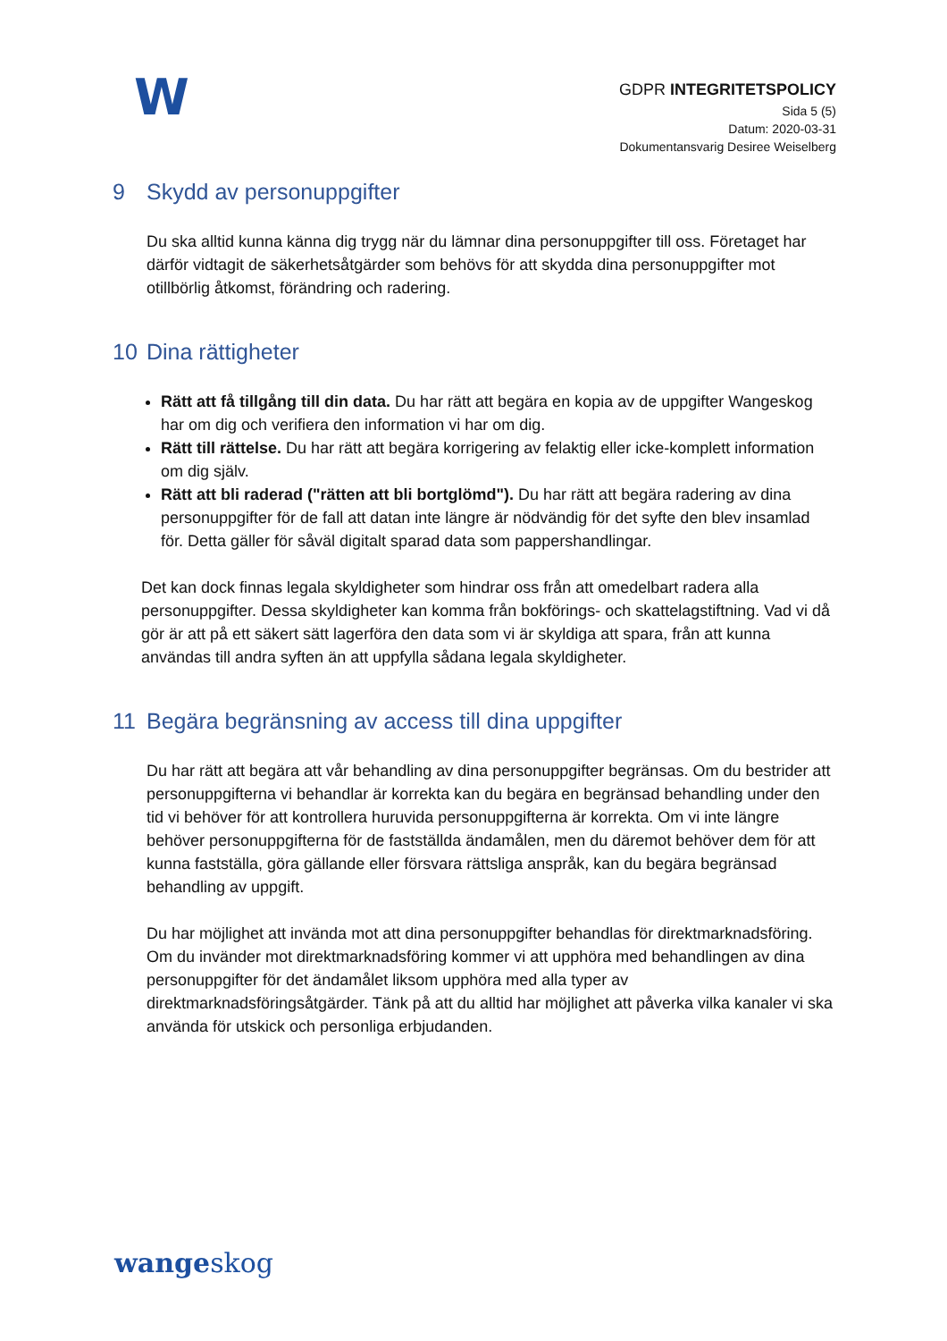W
GDPR INTEGRITETSPOLICY
Sida 5 (5)
Datum: 2020-03-31
Dokumentansvarig Desiree Weiselberg
9 Skydd av personuppgifter
Du ska alltid kunna känna dig trygg när du lämnar dina personuppgifter till oss. Företaget har därför vidtagit de säkerhetsåtgärder som behövs för att skydda dina personuppgifter mot otillbörlig åtkomst, förändring och radering.
10 Dina rättigheter
Rätt att få tillgång till din data. Du har rätt att begära en kopia av de uppgifter Wangeskog har om dig och verifiera den information vi har om dig.
Rätt till rättelse. Du har rätt att begära korrigering av felaktig eller icke-komplett information om dig själv.
Rätt att bli raderad ("rätten att bli bortglömd"). Du har rätt att begära radering av dina personuppgifter för de fall att datan inte längre är nödvändig för det syfte den blev insamlad för. Detta gäller för såväl digitalt sparad data som pappershandlingar.
Det kan dock finnas legala skyldigheter som hindrar oss från att omedelbart radera alla personuppgifter. Dessa skyldigheter kan komma från bokförings- och skattelagstiftning. Vad vi då gör är att på ett säkert sätt lagerföra den data som vi är skyldiga att spara, från att kunna användas till andra syften än att uppfylla sådana legala skyldigheter.
11 Begära begränsning av access till dina uppgifter
Du har rätt att begära att vår behandling av dina personuppgifter begränsas. Om du bestrider att personuppgifterna vi behandlar är korrekta kan du begära en begränsad behandling under den tid vi behöver för att kontrollera huruvida personuppgifterna är korrekta. Om vi inte längre behöver personuppgifterna för de fastställda ändamålen, men du däremot behöver dem för att kunna fastställa, göra gällande eller försvara rättsliga anspråk, kan du begära begränsad behandling av uppgift.
Du har möjlighet att invända mot att dina personuppgifter behandlas för direktmarknadsföring. Om du invänder mot direktmarknadsföring kommer vi att upphöra med behandlingen av dina personuppgifter för det ändamålet liksom upphöra med alla typer av direktmarknadsföringsåtgärder. Tänk på att du alltid har möjlighet att påverka vilka kanaler vi ska använda för utskick och personliga erbjudanden.
wangeskog